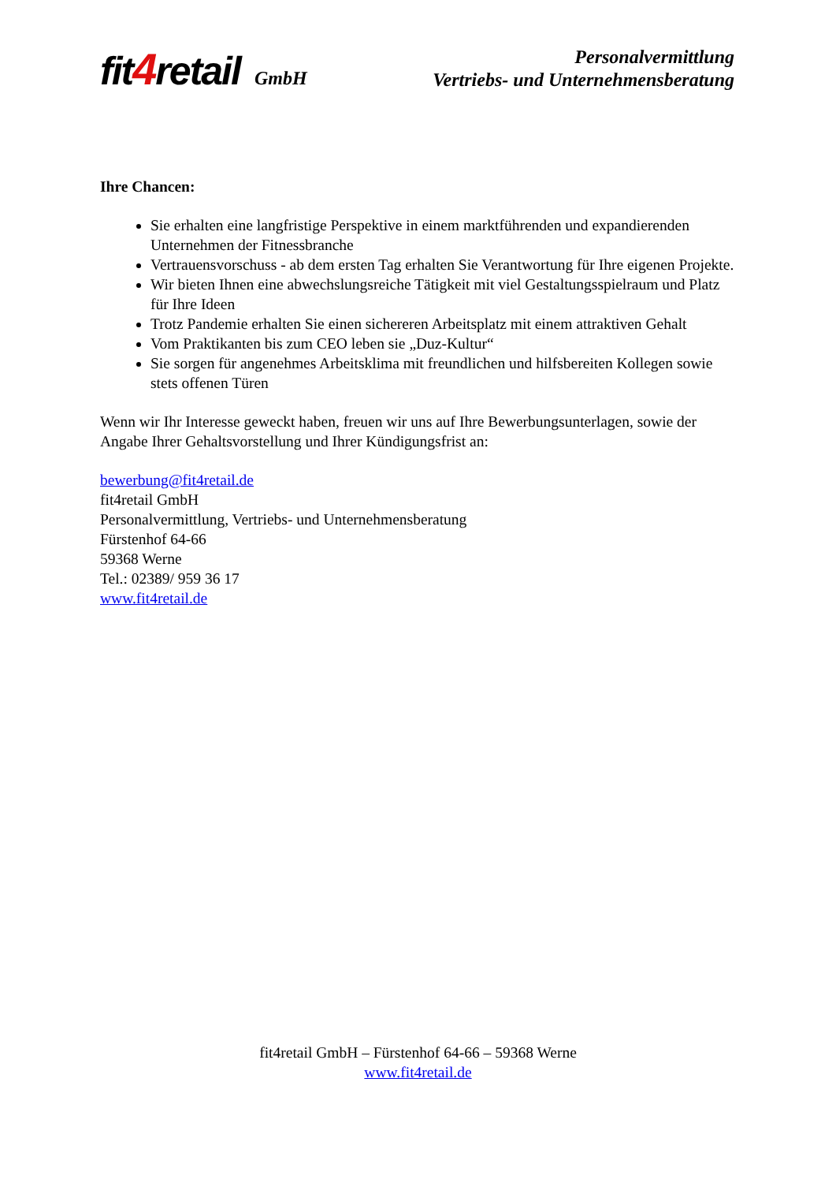fit4retail GmbH
Personalvermittlung
Vertriebs- und Unternehmensberatung
Ihre Chancen:
Sie erhalten eine langfristige Perspektive in einem marktführenden und expandierenden Unternehmen der Fitnessbranche
Vertrauensvorschuss - ab dem ersten Tag erhalten Sie Verantwortung für Ihre eigenen Projekte.
Wir bieten Ihnen eine abwechslungsreiche Tätigkeit mit viel Gestaltungsspielraum und Platz für Ihre Ideen
Trotz Pandemie erhalten Sie einen sichereren Arbeitsplatz mit einem attraktiven Gehalt
Vom Praktikanten bis zum CEO leben sie „Duz-Kultur“
Sie sorgen für angenehmes Arbeitsklima mit freundlichen und hilfsbereiten Kollegen sowie stets offenen Türen
Wenn wir Ihr Interesse geweckt haben, freuen wir uns auf Ihre Bewerbungsunterlagen, sowie der Angabe Ihrer Gehaltsvorstellung und Ihrer Kündigungsfrist an:
bewerbung@fit4retail.de
fit4retail GmbH
Personalvermittlung, Vertriebs- und Unternehmensberatung
Fürstenhof 64-66
59368 Werne
Tel.: 02389/ 959 36 17
www.fit4retail.de
fit4retail GmbH – Fürstenhof 64-66 – 59368 Werne
www.fit4retail.de